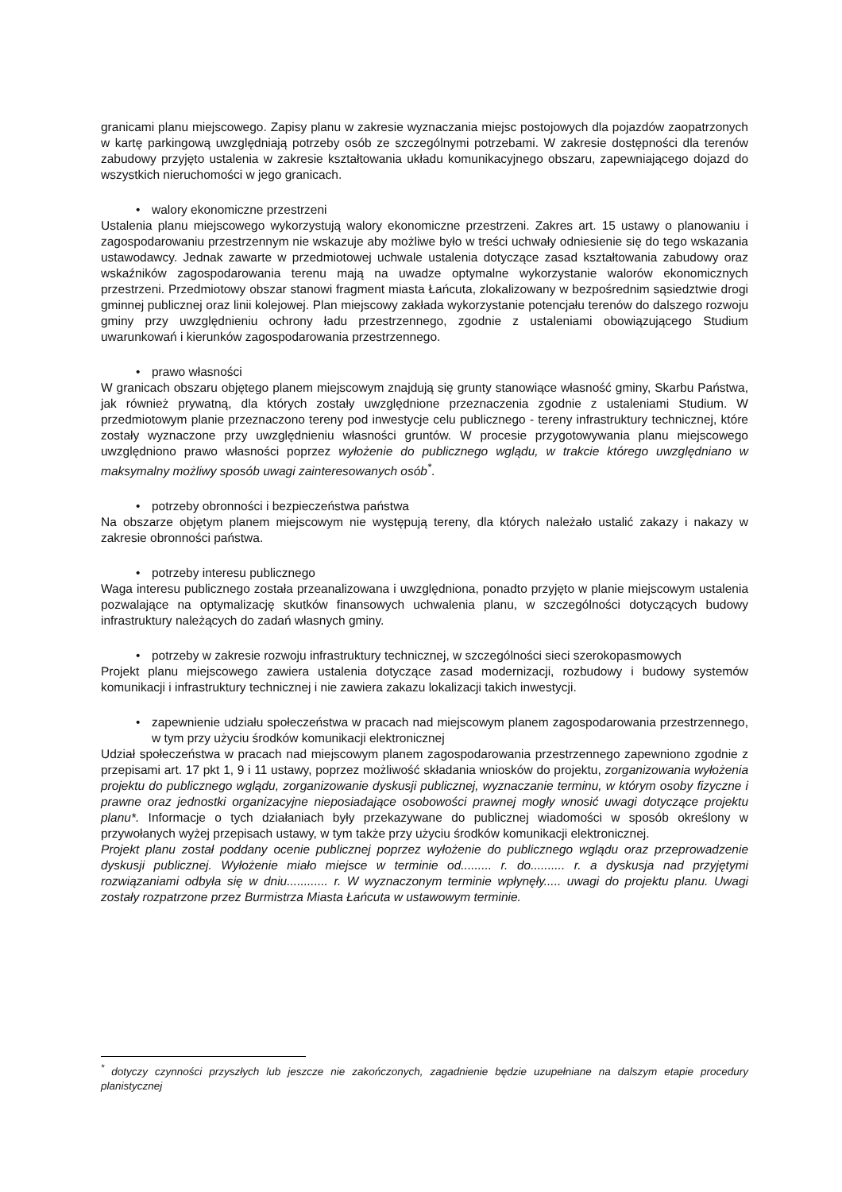granicami planu miejscowego. Zapisy planu w zakresie wyznaczania miejsc postojowych dla pojazdów zaopatrzonych w kartę parkingową uwzględniają potrzeby osób ze szczególnymi potrzebami. W zakresie dostępności dla terenów zabudowy przyjęto ustalenia w zakresie kształtowania układu komunikacyjnego obszaru, zapewniającego dojazd do wszystkich nieruchomości w jego granicach.
• walory ekonomiczne przestrzeni
Ustalenia planu miejscowego wykorzystują walory ekonomiczne przestrzeni. Zakres art. 15 ustawy o planowaniu i zagospodarowaniu przestrzennym nie wskazuje aby możliwe było w treści uchwały odniesienie się do tego wskazania ustawodawcy. Jednak zawarte w przedmiotowej uchwale ustalenia dotyczące zasad kształtowania zabudowy oraz wskaźników zagospodarowania terenu mają na uwadze optymalne wykorzystanie walorów ekonomicznych przestrzeni. Przedmiotowy obszar stanowi fragment miasta Łańcuta, zlokalizowany w bezpośrednim sąsiedztwie drogi gminnej publicznej oraz linii kolejowej. Plan miejscowy zakłada wykorzystanie potencjału terenów do dalszego rozwoju gminy przy uwzględnieniu ochrony ładu przestrzennego, zgodnie z ustaleniami obowiązującego Studium uwarunkowań i kierunków zagospodarowania przestrzennego.
• prawo własności
W granicach obszaru objętego planem miejscowym znajdują się grunty stanowiące własność gminy, Skarbu Państwa, jak również prywatną, dla których zostały uwzględnione przeznaczenia zgodnie z ustaleniami Studium. W przedmiotowym planie przeznaczono tereny pod inwestycje celu publicznego - tereny infrastruktury technicznej, które zostały wyznaczone przy uwzględnieniu własności gruntów. W procesie przygotowywania planu miejscowego uwzględniono prawo własności poprzez wyłożenie do publicznego wglądu, w trakcie którego uwzględniano w maksymalny możliwy sposób uwagi zainteresowanych osób<sup>*</sup>.
• potrzeby obronności i bezpieczeństwa państwa
Na obszarze objętym planem miejscowym nie występują tereny, dla których należało ustalić zakazy i nakazy w zakresie obronności państwa.
• potrzeby interesu publicznego
Waga interesu publicznego została przeanalizowana i uwzględniona, ponadto przyjęto w planie miejscowym ustalenia pozwalające na optymalizację skutków finansowych uchwalenia planu, w szczególności dotyczących budowy infrastruktury należących do zadań własnych gminy.
• potrzeby w zakresie rozwoju infrastruktury technicznej, w szczególności sieci szerokopasmowych
Projekt planu miejscowego zawiera ustalenia dotyczące zasad modernizacji, rozbudowy i budowy systemów komunikacji i infrastruktury technicznej i nie zawiera zakazu lokalizacji takich inwestycji.
• zapewnienie udziału społeczeństwa w pracach nad miejscowym planem zagospodarowania przestrzennego, w tym przy użyciu środków komunikacji elektronicznej
Udział społeczeństwa w pracach nad miejscowym planem zagospodarowania przestrzennego zapewniono zgodnie z przepisami art. 17 pkt 1, 9 i 11 ustawy, poprzez możliwość składania wniosków do projektu, zorganizowania wyłożenia projektu do publicznego wglądu, zorganizowanie dyskusji publicznej, wyznaczanie terminu, w którym osoby fizyczne i prawne oraz jednostki organizacyjne nieposiadające osobowości prawnej mogły wnosić uwagi dotyczące projektu planu*. Informacje o tych działaniach były przekazywane do publicznej wiadomości w sposób określony w przywołanych wyżej przepisach ustawy, w tym także przy użyciu środków komunikacji elektronicznej.
Projekt planu został poddany ocenie publicznej poprzez wyłożenie do publicznego wglądu oraz przeprowadzenie dyskusji publicznej. Wyłożenie miało miejsce w terminie od......... r. do.......... r. a dyskusja nad przyjętymi rozwiązaniami odbyła się w dniu............ r. W wyznaczonym terminie wpłynęły..... uwagi do projektu planu. Uwagi zostały rozpatrzone przez Burmistrza Miasta Łańcuta w ustawowym terminie.
<sup>*</sup> dotyczy czynności przyszłych lub jeszcze nie zakończonych, zagadnienie będzie uzupełniane na dalszym etapie procedury planistycznej